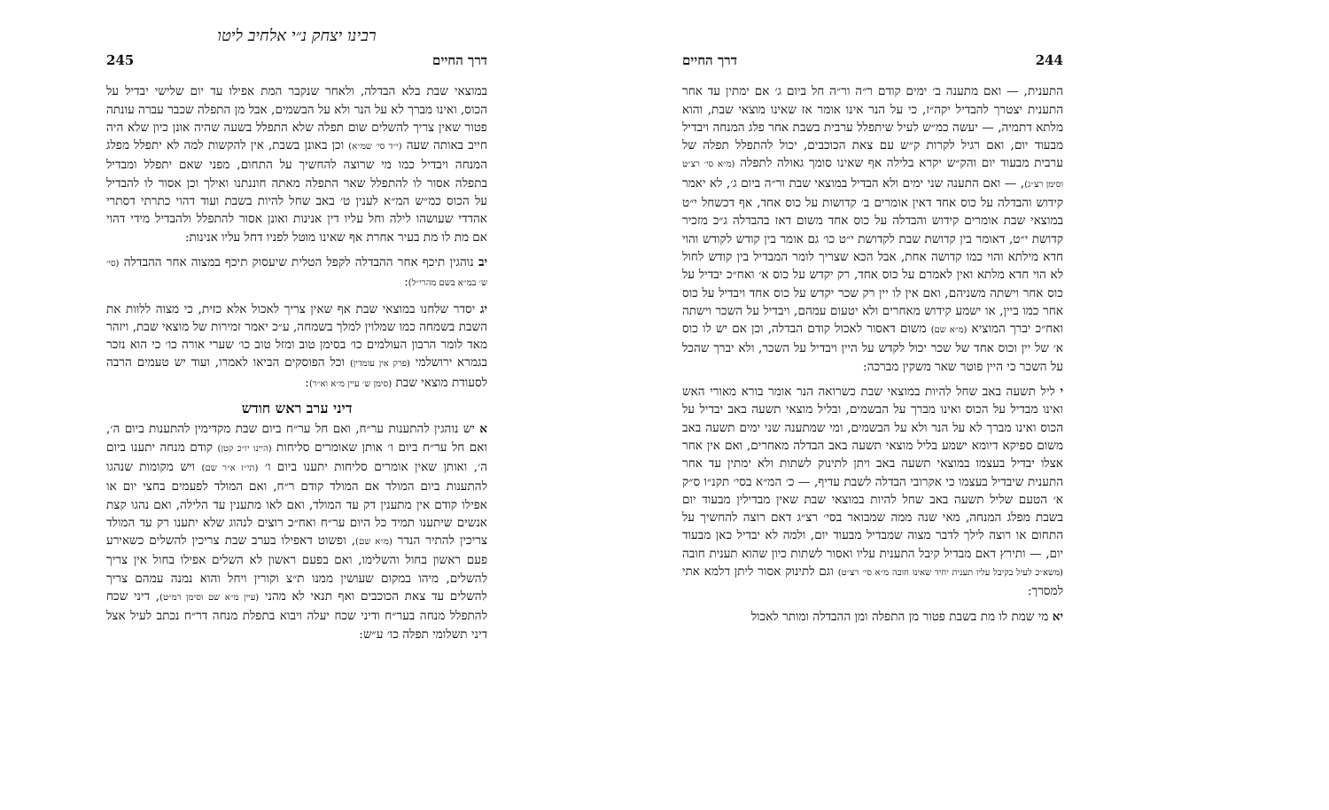רבינו יצחק נ״י אלחיב ליטו
דרך החיים 245
במוצאי שבת בלא הבדלה, ולאחר שנקבר המת אפילו עד יום שלישי יבדיל על הכוס, ואינו מברך לא על הנר ולא על הבשמים, אבל מן התפלה שכבר עברה עונתה פטור שאין צריך להשלים שום תפלה שלא התפלל בשעה שהיה אונן כיון שלא היה חייב באותה שעה (י״ד סי׳ שמ״א) וכן באונן בשבת, אין להקשות למה לא יתפלל מפלג המנחה ויבדיל כמו מי שרוצה להחשיך על התחום, מפני שאם יתפלל ומבדיל בתפלה אסור לו להתפלל שאר התפלה מאתה חוננתנו ואילך וכן אסור לו להבדיל על הכוס כמ״ש המ״א לענין ט׳ באב שחל להיות בשבת ועוד דהוי כתרתי דסתרי אהדדי שעושהו לילה וחל עליו דין אנינות ואונן אסור להתפלל ולהבדיל מידי דהוי אם מת לו מת בעיר אחרת אף שאינו מוטל לפניו דחל עליו אנינות:
יב נוהגין תיכף אחר ההבדלה לקפל הטלית שיעסוק תיכף במצוה אחר ההבדלה (סי׳ ש׳ במ״א בשם מהרי״ל):
יג יסדר שלחנו במוצאי שבת אף שאין צריך לאכול אלא כזית, כי מצוה ללוות את השבת בשמחה כמו שמלוין למלך בשמחה, ע״כ יאמר זמירות של מוצאי שבת, ויזהר מאד לומר הרבון העולמים כו׳ בסימן טוב ומזל טוב כו׳ שערי אורה כו׳ כי הוא נזכר בגמרא ירושלמי (פרק אין עומדין) וכל הפוסקים הביאו לאמרו, ועוד יש טעמים הרבה לסעודת מוצאי שבת (סימן ש׳ עיין מ״א וא״ר):
דיני ערב ראש חודש
א יש נוהגין להתענות ער״ח, ואם חל ער״ח ביום שבת מקדימין להתענות ביום ה׳, ואם חל ער״ח ביום ו׳ אותן שאומרים סליחות (היינו יו״כ קטן) קודם מנחה יתענו ביום ה׳, ואותן שאין אומרים סליחות יתענו ביום ו׳ (תי״ז א״ר שם) ויש מקומות שנהגו להתענות ביום המולד אם המולד קודם ר״ח, ואם המולד לפעמים בחצי יום או אפילו קודם אין מתענין דק עד המולד, ואם לאו מתענין עד הלילה, ואם נהגו קצת אנשים שיתענו תמיד כל היום ער״ח ואח״כ רוצים לנהוג שלא יתענו רק עד המולד צריכין להתיר הנדר (מ״א שם), ופשוט דאפילו בערב שבת צריכין להשלים כשאירע פעם ראשון בחול והשלימו, ואם בפעם ראשון לא השלים אפילו בחול אין צריך להשלים, מיהו במקום שעושין ממנו ת״צ וקורין ויחל והוא נמנה עמהם צריך להשלים עד צאת הכוכבים ואף תנאי לא מהני (עיין מ״א שם וסימן רמ״ט), דיני שכח להתפלל מנחה בער״ח ודיני שכח יעלה ויבוא בתפלת מנחה דר״ח נכתב לעיל אצל דיני תשלומי תפלה כו׳ ע״ש:
244 דרך החיים
התענית, — ואם מתענה ב׳ ימים קודם ר״ה ור״ה חל ביום ג׳ אם ימתין עד אחר התענית יצטרך להבדיל יקה״ז, כי על הנר אינו אומר אז שאינו מוצאי שבת, והוא מלתא דתמיה, — יעשה כמ״ש לעיל שיתפלל ערבית בשבת אחר פלג המנחה ויבדיל מבעוד יום, ואם רגיל לקרות ק״ש עם צאת הכוכבים, יכול להתפלל תפלה של ערבית מבעוד יום והק״ש יקרא בלילה אף שאינו סומך גאולה לתפלה (מ״א סי׳ רצ״ט וסימן רצ״ג), — ואם התענה שני ימים ולא הבדיל במוצאי שבת ור״ה ביום ג׳, לא יאמר קידוש והבדלה על כוס אחד דאין אומרים ב׳ קדושות על כוס אחד, אף דכשחל י״ט במוצאי שבת אומרים קידוש והבדלה על כוס אחד משום דאז בהבדלה ג״כ מזכיר קדושת י״ט, דאומר בין קדושת שבת לקדושת י״ט כו׳ גם אומר בין קודש לקודש והוי חדא מילתא והוי כמו קדושה אחת, אבל הכא שצריך לומר המבדיל בין קודש לחול לא הוי חדא מלתא ואין לאמרם על כוס אחד, רק יקדש על כוס א׳ ואח״כ יבדיל על כוס אחר וישתה משניהם, ואם אין לו יין רק שכר יקדש על כוס אחד ויבדיל על כוס אחר כמו ביין, או ישמע קידוש מאחרים ולא יטעום עמהם, ויבדיל על השכר וישתה ואח״כ יברך המוציא (מ״א שם) משום דאסור לאכול קודם הבדלה, וכן אם יש לו כוס א׳ של יין וכוס אחד של שכר יכול לקדש על היין ויבדיל על השכר, ולא יברך שהכל על השכר כי היין פוטר שאר משקין מברכה:
י ליל תשעה באב שחל להיות במוצאי שבת כשרואה הנר אומר בורא מאורי האש ואינו מבדיל על הכוס ואינו מברך על הבשמים, ובליל מוצאי תשעה באב יבדיל על הכוס ואינו מברך לא על הנר ולא על הבשמים, ומי שמתענה שני ימים תשעה באב משום ספיקא דיומא ישמע בליל מוצאי תשעה באב הבדלה מאחרים, ואם אין אחר אצלו יבדיל בעצמו במוצאי תשעה באב ויתן לתינוק לשתות ולא ימתין עד אחר התענית שיבדיל בעצמו כי אקרובי הבדלה לשבת עדיף, — כ׳ המ״א בסי׳ תקנ״ו ס״ק א׳ הטעם שליל תשעה באב שחל להיות במוצאי שבת שאין מבדילין מבעוד יום בשבת מפלג המנחה, מאי שנה ממה שמבואר בסי׳ רצ״ג דאם רוצה להחשיך על התחום או רוצה לילך לדבר מצוה שמבדיל מבעוד יום, ולמה לא יבדיל כאן מבעוד יום, — ותירץ דאם מבדיל קיבל התענית עליו ואסור לשתות כיון שהוא תענית חובה (משא״כ לעיל בקיבל עליו תענית יחיד שאינו חובה מ״א סי׳ רצ״ט) וגם לתינוק אסור ליתן דלמא אתי למסרך:
יא מי שמת לו מת בשבת פטור מן התפלה ומן ההבדלה ומותר לאכול